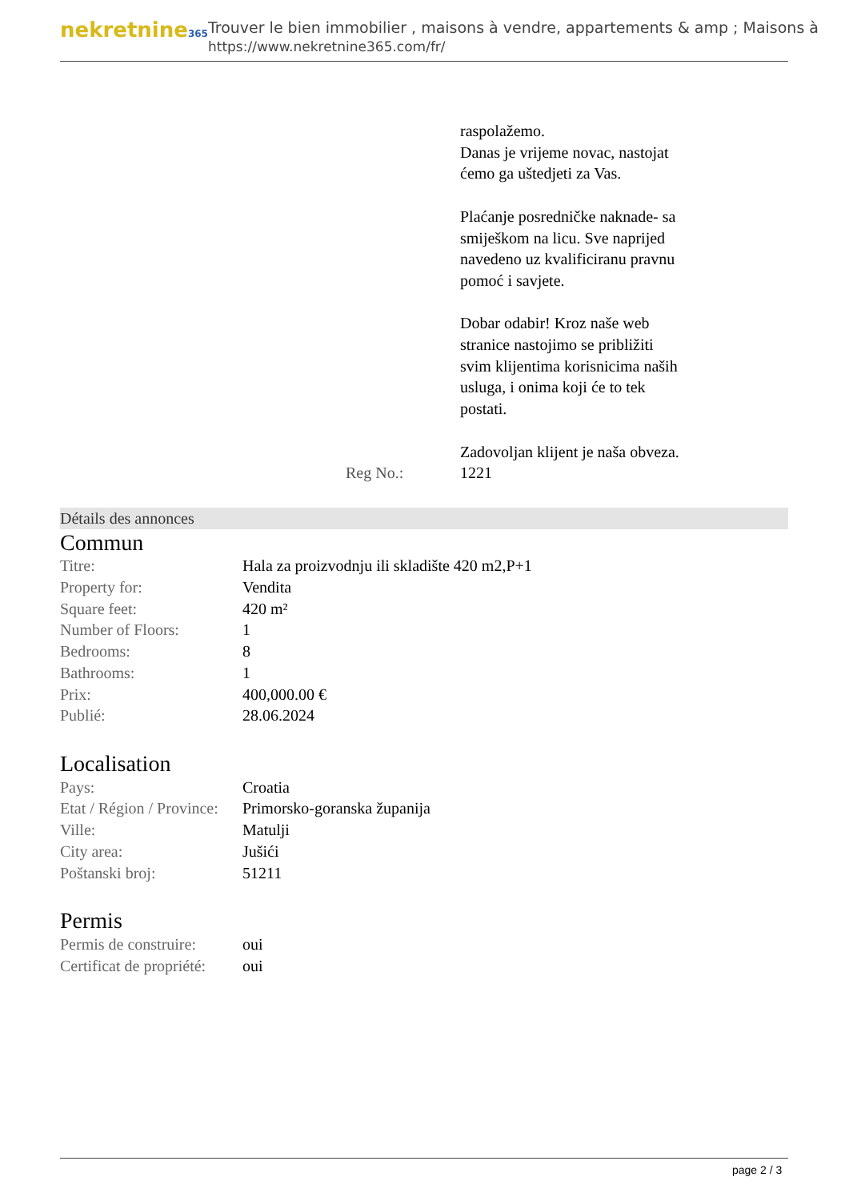nekretnine365
Trouver le bien immobilier , maisons à vendre, appartements & amp ; Maisons à
https://www.nekretnine365.com/fr/
raspolažemo.
Danas je vrijeme novac, nastojat ćemo ga uštedjeti za Vas.
Plaćanje posredničke naknade- sa smiješkom na licu. Sve naprijed navedeno uz kvalificiranu pravnu pomoć i savjete.
Dobar odabir! Kroz naše web stranice nastojimo se približiti svim klijentima korisnicima naših usluga, i onima koji će to tek postati.
Zadovoljan klijent je naša obveza.
Reg No.: 1221
Détails des annonces
Commun
| Titre: | Hala za proizvodnju ili skladište 420 m2,P+1 |
| Property for: | Vendita |
| Square feet: | 420 m² |
| Number of Floors: | 1 |
| Bedrooms: | 8 |
| Bathrooms: | 1 |
| Prix: | 400,000.00 € |
| Publié: | 28.06.2024 |
Localisation
| Pays: | Croatia |
| Etat / Région / Province: | Primorsko-goranska županija |
| Ville: | Matulji |
| City area: | Jušići |
| Poštanski broj: | 51211 |
Permis
| Permis de construire: | oui |
| Certificat de propriété: | oui |
page 2 / 3